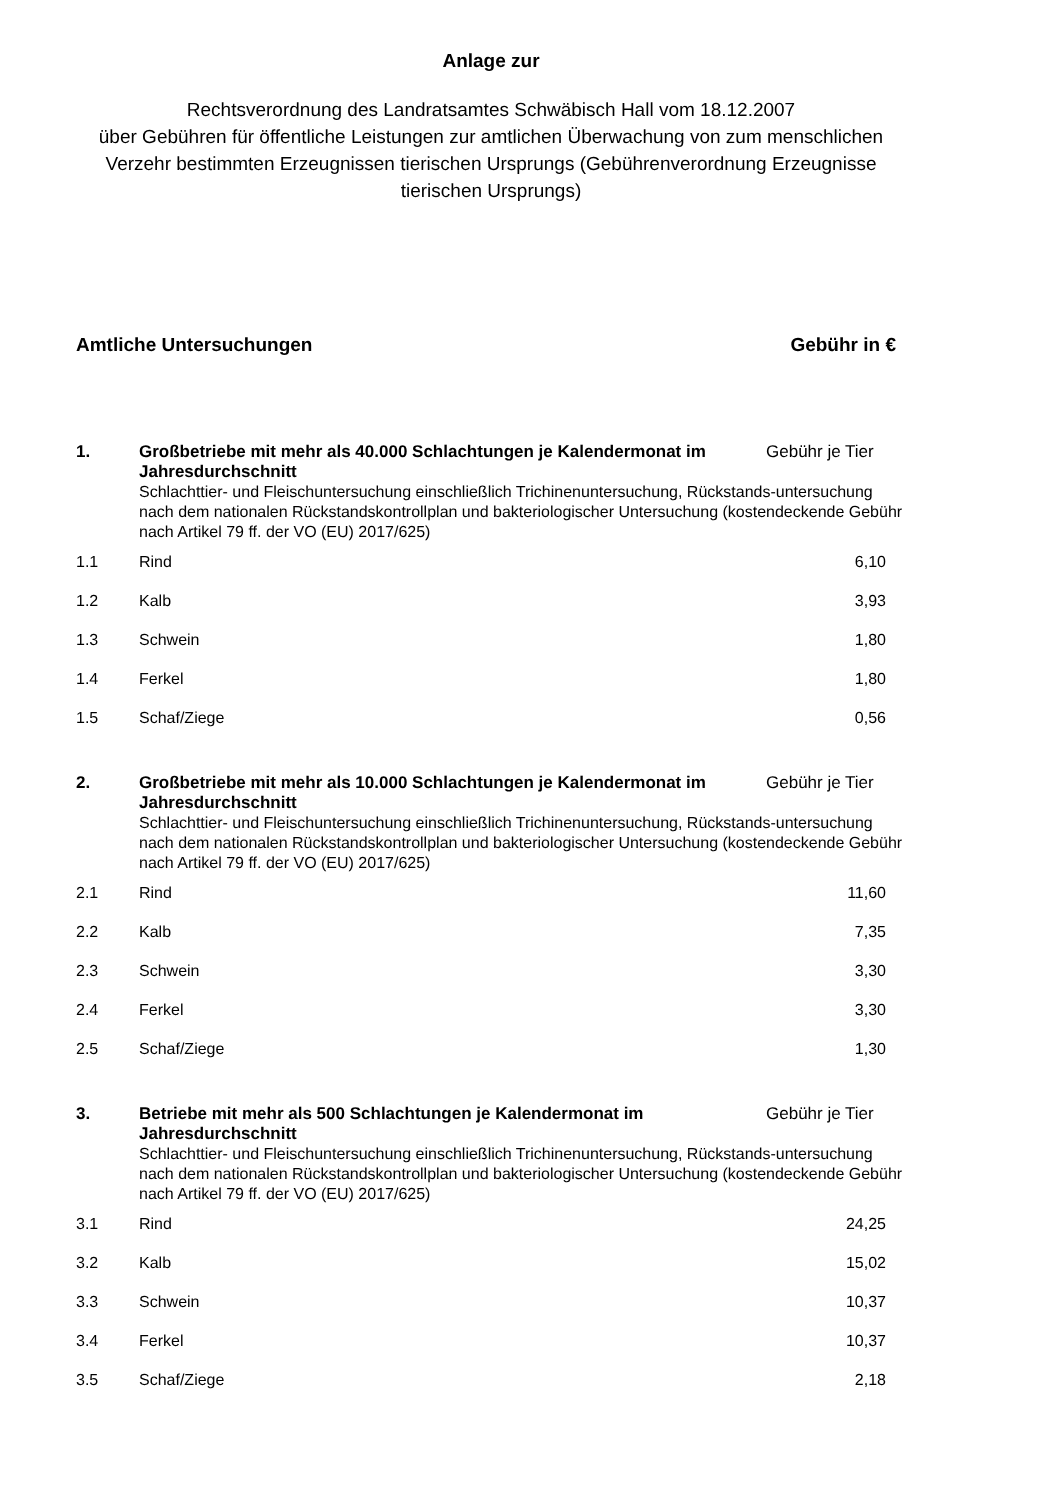Anlage zur
Rechtsverordnung des Landratsamtes Schwäbisch Hall vom 18.12.2007
über Gebühren für öffentliche Leistungen zur amtlichen Überwachung von zum menschlichen Verzehr bestimmten Erzeugnissen tierischen Ursprungs (Gebührenverordnung Erzeugnisse tierischen Ursprungs)
Amtliche Untersuchungen Gebühr in €
| 1. | Großbetriebe mit mehr als 40.000 Schlachtungen je Kalendermonat im Jahresdurchschnitt | Gebühr je Tier |
| | Schlachttier- und Fleischuntersuchung einschließlich Trichinenuntersuchung, Rückstands-untersuchung nach dem nationalen Rückstandskontrollplan und bakteriologischer Untersuchung (kostendeckende Gebühr nach Artikel 79 ff. der VO (EU) 2017/625) | |
| 1.1 | Rind | 6,10 |
| 1.2 | Kalb | 3,93 |
| 1.3 | Schwein | 1,80 |
| 1.4 | Ferkel | 1,80 |
| 1.5 | Schaf/Ziege | 0,56 |
| 2. | Großbetriebe mit mehr als 10.000 Schlachtungen je Kalendermonat im Jahresdurchschnitt | Gebühr je Tier |
| | Schlachttier- und Fleischuntersuchung einschließlich Trichinenuntersuchung, Rückstands-untersuchung nach dem nationalen Rückstandskontrollplan und bakteriologischer Untersuchung (kostendeckende Gebühr nach Artikel 79 ff. der VO (EU) 2017/625) | |
| 2.1 | Rind | 11,60 |
| 2.2 | Kalb | 7,35 |
| 2.3 | Schwein | 3,30 |
| 2.4 | Ferkel | 3,30 |
| 2.5 | Schaf/Ziege | 1,30 |
| 3. | Betriebe mit mehr als 500 Schlachtungen je Kalendermonat im Jahresdurchschnitt | Gebühr je Tier |
| | Schlachttier- und Fleischuntersuchung einschließlich Trichinenuntersuchung, Rückstands-untersuchung nach dem nationalen Rückstandskontrollplan und bakteriologischer Untersuchung (kostendeckende Gebühr nach Artikel 79 ff. der VO (EU) 2017/625) | |
| 3.1 | Rind | 24,25 |
| 3.2 | Kalb | 15,02 |
| 3.3 | Schwein | 10,37 |
| 3.4 | Ferkel | 10,37 |
| 3.5 | Schaf/Ziege | 2,18 |